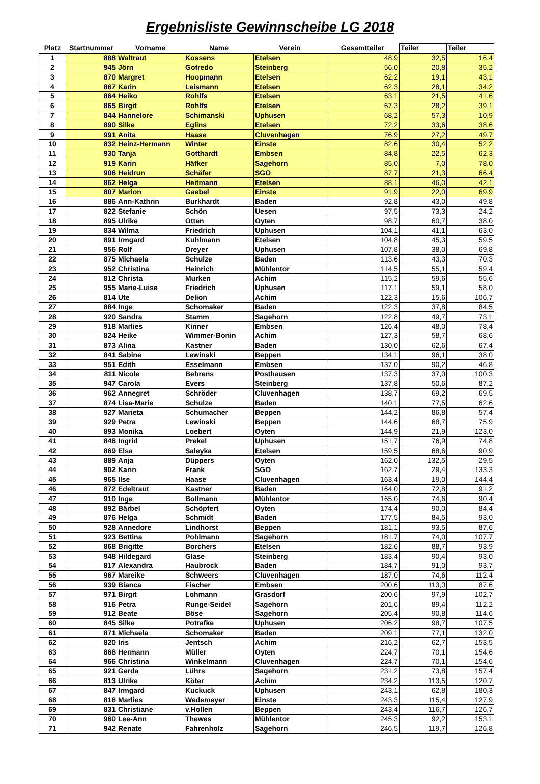Ergebnisliste Gewinnscheibe LG 2018
| Platz | Startnummer | Vorname | Name | Verein | Gesamtteiler | Teiler | Teiler |
| --- | --- | --- | --- | --- | --- | --- | --- |
| 1 | 888 | Waltraut | Kossens | Etelsen | 48,9 | 32,5 | 16,4 |
| 2 | 945 | Jörn | Gofredo | Steinberg | 56,0 | 20,8 | 35,2 |
| 3 | 870 | Margret | Hoopmann | Etelsen | 62,2 | 19,1 | 43,1 |
| 4 | 867 | Karin | Leismann | Etelsen | 62,3 | 28,1 | 34,2 |
| 5 | 864 | Heiko | Rohlfs | Etelsen | 63,1 | 21,5 | 41,6 |
| 6 | 865 | Birgit | Rohlfs | Etelsen | 67,3 | 28,2 | 39,1 |
| 7 | 844 | Hannelore | Schimanski | Uphusen | 68,2 | 57,3 | 10,9 |
| 8 | 890 | Silke | Eglins | Etelsen | 72,2 | 33,6 | 38,6 |
| 9 | 991 | Anita | Haase | Cluvenhagen | 76,9 | 27,2 | 49,7 |
| 10 | 832 | Heinz-Hermann | Winter | Einste | 82,6 | 30,4 | 52,2 |
| 11 | 930 | Tanja | Gotthardt | Embsen | 84,8 | 22,5 | 62,3 |
| 12 | 919 | Karin | Häfker | Sagehorn | 85,0 | 7,0 | 78,0 |
| 13 | 906 | Heidrun | Schäfer | SGO | 87,7 | 21,3 | 66,4 |
| 14 | 862 | Helga | Heitmann | Etelsen | 88,1 | 46,0 | 42,1 |
| 15 | 807 | Marion | Gaebel | Einste | 91,9 | 22,0 | 69,9 |
| 16 | 886 | Ann-Kathrin | Burkhardt | Baden | 92,8 | 43,0 | 49,8 |
| 17 | 822 | Stefanie | Schön | Uesen | 97,5 | 73,3 | 24,2 |
| 18 | 895 | Ulrike | Otten | Oyten | 98,7 | 60,7 | 38,0 |
| 19 | 834 | Wilma | Friedrich | Uphusen | 104,1 | 41,1 | 63,0 |
| 20 | 891 | Irmgard | Kuhlmann | Etelsen | 104,8 | 45,3 | 59,5 |
| 21 | 956 | Rolf | Dreyer | Uphusen | 107,8 | 38,0 | 69,8 |
| 22 | 875 | Michaela | Schulze | Baden | 113,6 | 43,3 | 70,3 |
| 23 | 952 | Christina | Heinrich | Mühlentor | 114,5 | 55,1 | 59,4 |
| 24 | 812 | Christa | Murken | Achim | 115,2 | 59,6 | 55,6 |
| 25 | 955 | Marie-Luise | Friedrich | Uphusen | 117,1 | 59,1 | 58,0 |
| 26 | 814 | Ute | Delion | Achim | 122,3 | 15,6 | 106,7 |
| 27 | 884 | Inge | Schomaker | Baden | 122,3 | 37,8 | 84,5 |
| 28 | 920 | Sandra | Stamm | Sagehorn | 122,8 | 49,7 | 73,1 |
| 29 | 918 | Marlies | Kinner | Embsen | 126,4 | 48,0 | 78,4 |
| 30 | 824 | Heike | Wimmer-Bonin | Achim | 127,3 | 58,7 | 68,6 |
| 31 | 873 | Alina | Kastner | Baden | 130,0 | 62,6 | 67,4 |
| 32 | 841 | Sabine | Lewinski | Beppen | 134,1 | 96,1 | 38,0 |
| 33 | 951 | Edith | Esselmann | Embsen | 137,0 | 90,2 | 46,8 |
| 34 | 811 | Nicole | Behrens | Posthausen | 137,3 | 37,0 | 100,3 |
| 35 | 947 | Carola | Evers | Steinberg | 137,8 | 50,6 | 87,2 |
| 36 | 962 | Annegret | Schröder | Cluvenhagen | 138,7 | 69,2 | 69,5 |
| 37 | 874 | Lisa-Marie | Schulze | Baden | 140,1 | 77,5 | 62,6 |
| 38 | 927 | Marieta | Schumacher | Beppen | 144,2 | 86,8 | 57,4 |
| 39 | 929 | Petra | Lewinski | Beppen | 144,6 | 68,7 | 75,9 |
| 40 | 893 | Monika | Loebert | Oyten | 144,9 | 21,9 | 123,0 |
| 41 | 846 | Ingrid | Prekel | Uphusen | 151,7 | 76,9 | 74,8 |
| 42 | 869 | Elsa | Saleyka | Etelsen | 159,5 | 68,6 | 90,9 |
| 43 | 889 | Anja | Düppers | Oyten | 162,0 | 132,5 | 29,5 |
| 44 | 902 | Karin | Frank | SGO | 162,7 | 29,4 | 133,3 |
| 45 | 965 | Ilse | Haase | Cluvenhagen | 163,4 | 19,0 | 144,4 |
| 46 | 872 | Edeltraut | Kastner | Baden | 164,0 | 72,8 | 91,2 |
| 47 | 910 | Inge | Bollmann | Mühlentor | 165,0 | 74,6 | 90,4 |
| 48 | 892 | Bärbel | Schöpfert | Oyten | 174,4 | 90,0 | 84,4 |
| 49 | 876 | Helga | Schmidt | Baden | 177,5 | 84,5 | 93,0 |
| 50 | 928 | Annedore | Lindhorst | Beppen | 181,1 | 93,5 | 87,6 |
| 51 | 923 | Bettina | Pohlmann | Sagehorn | 181,7 | 74,0 | 107,7 |
| 52 | 868 | Brigitte | Borchers | Etelsen | 182,6 | 88,7 | 93,9 |
| 53 | 948 | Hildegard | Glase | Steinberg | 183,4 | 90,4 | 93,0 |
| 54 | 817 | Alexandra | Haubrock | Baden | 184,7 | 91,0 | 93,7 |
| 55 | 967 | Mareike | Schweers | Cluvenhagen | 187,0 | 74,6 | 112,4 |
| 56 | 939 | Bianca | Fischer | Embsen | 200,6 | 113,0 | 87,6 |
| 57 | 971 | Birgit | Lohmann | Grasdorf | 200,6 | 97,9 | 102,7 |
| 58 | 916 | Petra | Runge-Seidel | Sagehorn | 201,6 | 89,4 | 112,2 |
| 59 | 912 | Beate | Böse | Sagehorn | 205,4 | 90,8 | 114,6 |
| 60 | 845 | Silke | Potrafke | Uphusen | 206,2 | 98,7 | 107,5 |
| 61 | 871 | Michaela | Schomaker | Baden | 209,1 | 77,1 | 132,0 |
| 62 | 820 | Iris | Jentsch | Achim | 216,2 | 62,7 | 153,5 |
| 63 | 866 | Hermann | Müller | Oyten | 224,7 | 70,1 | 154,6 |
| 64 | 966 | Christina | Winkelmann | Cluvenhagen | 224,7 | 70,1 | 154,6 |
| 65 | 921 | Gerda | Lührs | Sagehorn | 231,2 | 73,8 | 157,4 |
| 66 | 813 | Ulrike | Köter | Achim | 234,2 | 113,5 | 120,7 |
| 67 | 847 | Irmgard | Kuckuck | Uphusen | 243,1 | 62,8 | 180,3 |
| 68 | 816 | Marlies | Wedemeyer | Einste | 243,3 | 115,4 | 127,9 |
| 69 | 831 | Christiane | v.Hollen | Beppen | 243,4 | 116,7 | 126,7 |
| 70 | 960 | Lee-Ann | Thewes | Mühlentor | 245,3 | 92,2 | 153,1 |
| 71 | 942 | Renate | Fahrenholz | Sagehorn | 246,5 | 119,7 | 126,8 |